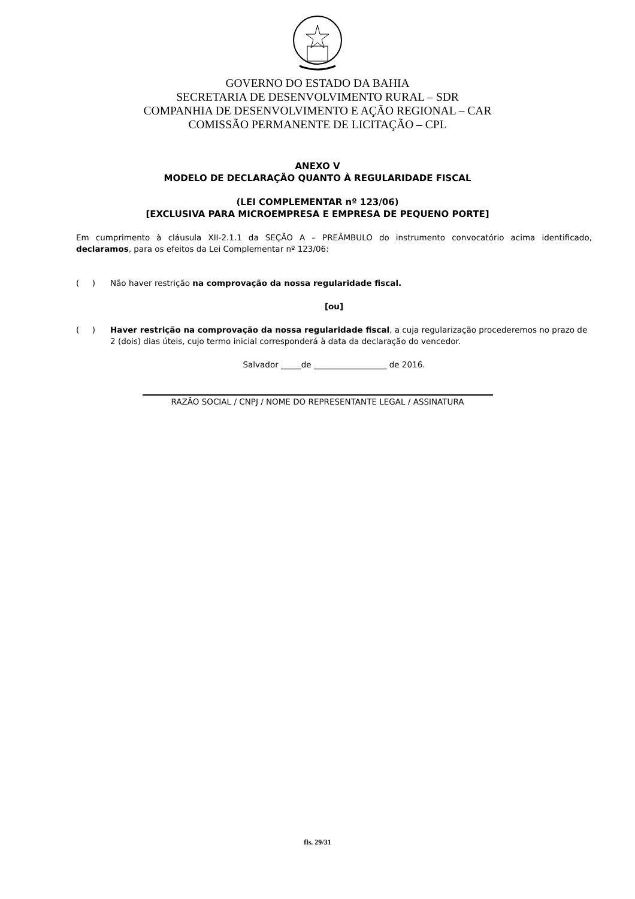GOVERNO DO ESTADO DA BAHIA
SECRETARIA DE DESENVOLVIMENTO RURAL – SDR
COMPANHIA DE DESENVOLVIMENTO E AÇÃO REGIONAL – CAR
COMISSÃO PERMANENTE DE LICITAÇÃO – CPL
ANEXO V
MODELO DE DECLARAÇÃO QUANTO À REGULARIDADE FISCAL
(LEI COMPLEMENTAR nº 123/06)
[EXCLUSIVA PARA MICROEMPRESA E EMPRESA DE PEQUENO PORTE]
Em cumprimento à cláusula XII-2.1.1 da SEÇÃO A – PREÂMBULO do instrumento convocatório acima identificado, declaramos, para os efeitos da Lei Complementar nº 123/06:
( ) Não haver restrição na comprovação da nossa regularidade fiscal.
[ou]
( ) Haver restrição na comprovação da nossa regularidade fiscal, a cuja regularização procederemos no prazo de 2 (dois) dias úteis, cujo termo inicial corresponderá à data da declaração do vencedor.
Salvador _____de __________________ de 2016.
RAZÃO SOCIAL / CNPJ / NOME DO REPRESENTANTE LEGAL / ASSINATURA
fls. 29/31